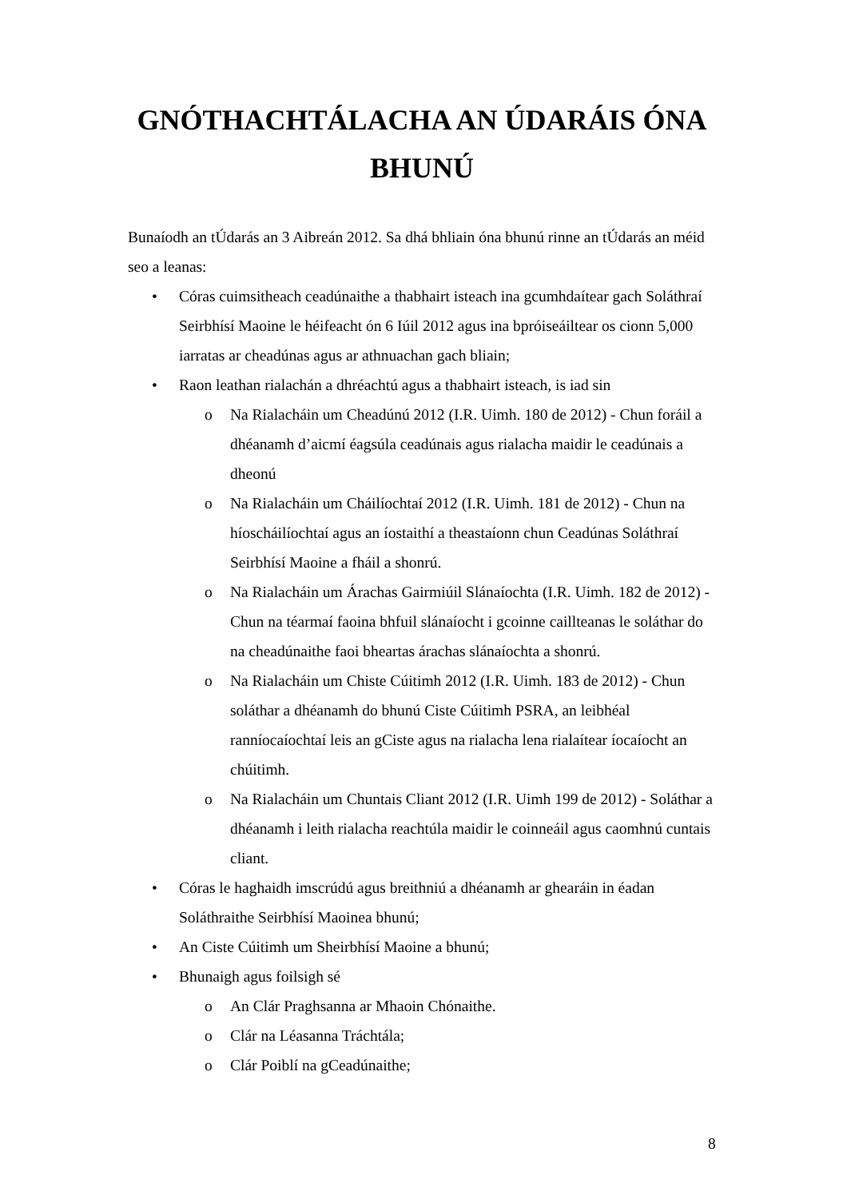GNÓTHACHTÁLACHA AN ÚDARÁIS ÓNA BHUNÚ
Bunaíodh an tÚdarás an 3 Aibreán 2012. Sa dhá bhliain óna bhunú rinne an tÚdarás an méid seo a leanas:
• Córas cuimsitheach ceadúnaithe a thabhairt isteach ina gcumhdaítear gach Soláthraí Seirbhísí Maoine le héifeacht ón 6 Iúil 2012 agus ina bpróiseáiltear os cionn 5,000 iarratas ar cheadúnas agus ar athnuachan gach bliain;
• Raon leathan rialachán a dhréachtú agus a thabhairt isteach, is iad sin
o Na Rialacháin um Cheadúnú 2012 (I.R. Uimh. 180 de 2012) - Chun foráil a dhéanamh d’aicmí éagsúla ceadúnais agus rialacha maidir le ceadúnais a dheonú
o Na Rialacháin um Cháilíochtaí 2012 (I.R. Uimh. 181 de 2012) - Chun na híoscháilíochtaí agus an íostaithí a theastaíonn chun Ceadúnas Soláthraí Seirbhísí Maoine a fháil a shonrú.
o Na Rialacháin um Árachas Gairmiúil Slánaíochta (I.R. Uimh. 182 de 2012) - Chun na téarmaí faoina bhfuil slánaíocht i gcoinne caillteanas le soláthar do na cheadúnaithe faoi bheartas árachas slánaíochta a shonrú.
o Na Rialacháin um Chiste Cúitimh 2012 (I.R. Uimh. 183 de 2012) - Chun soláthar a dhéanamh do bhunú Ciste Cúitimh PSRA, an leibhéal ranníocaíochtaí leis an gCiste agus na rialacha lena rialaítear íocaíocht an chúitimh.
o Na Rialacháin um Chuntais Cliant 2012 (I.R. Uimh 199 de 2012) - Soláthar a dhéanamh i leith rialacha reachtúla maidir le coinneáil agus caomhnú cuntais cliant.
• Córas le haghaidh imscrúdú agus breithniú a dhéanamh ar ghearáin in éadan Soláthraithe Seirbhísí Maoinea bhunú;
• An Ciste Cúitimh um Sheirbhísí Maoine a bhunú;
• Bhunaigh agus foilsigh sé
o An Clár Praghsanna ar Mhaoin Chónaithe.
o Clár na Léasanna Tráchtála;
o Clár Poiblí na gCeadúnaithe;
8